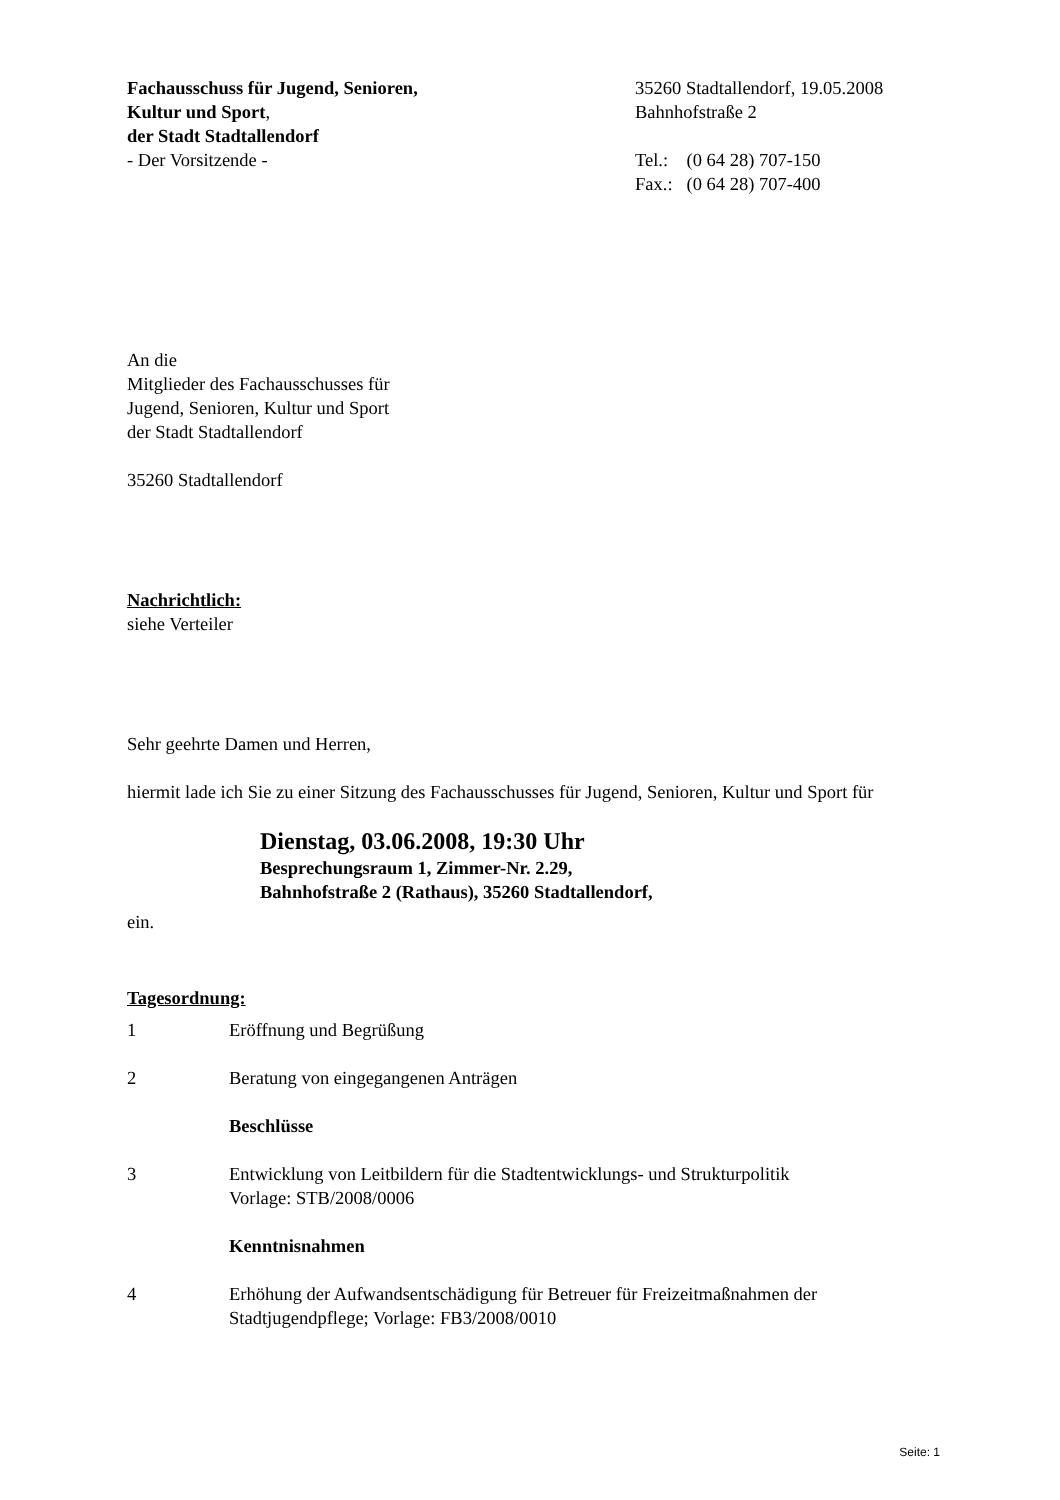Fachausschuss für Jugend, Senioren,
Kultur und Sport,
der Stadt Stadtallendorf
- Der Vorsitzende -
35260 Stadtallendorf, 19.05.2008
Bahnhofstraße 2
| Tel.: | (0 64 28) 707-150 |
| Fax.: | (0 64 28) 707-400 |
An die
Mitglieder des Fachausschusses für
Jugend, Senioren, Kultur und Sport
der Stadt Stadtallendorf
35260 Stadtallendorf
Nachrichtlich:
siehe Verteiler
Sehr geehrte Damen und Herren,
hiermit lade ich Sie zu einer Sitzung des Fachausschusses für Jugend, Senioren, Kultur und Sport für
Dienstag, 03.06.2008, 19:30 Uhr
Besprechungsraum 1, Zimmer-Nr. 2.29,
Bahnhofstraße 2 (Rathaus), 35260 Stadtallendorf,
ein.
Tagesordnung:
1
Eröffnung und Begrüßung
2
Beratung von eingegangenen Anträgen
Beschlüsse
3
Entwicklung von Leitbildern für die Stadtentwicklungs- und Strukturpolitik
Vorlage: STB/2008/0006
Kenntnisnahmen
4
Erhöhung der Aufwandsentschädigung für Betreuer für Freizeitmaßnahmen der Stadtjugendpflege; Vorlage: FB3/2008/0010
Seite: 1